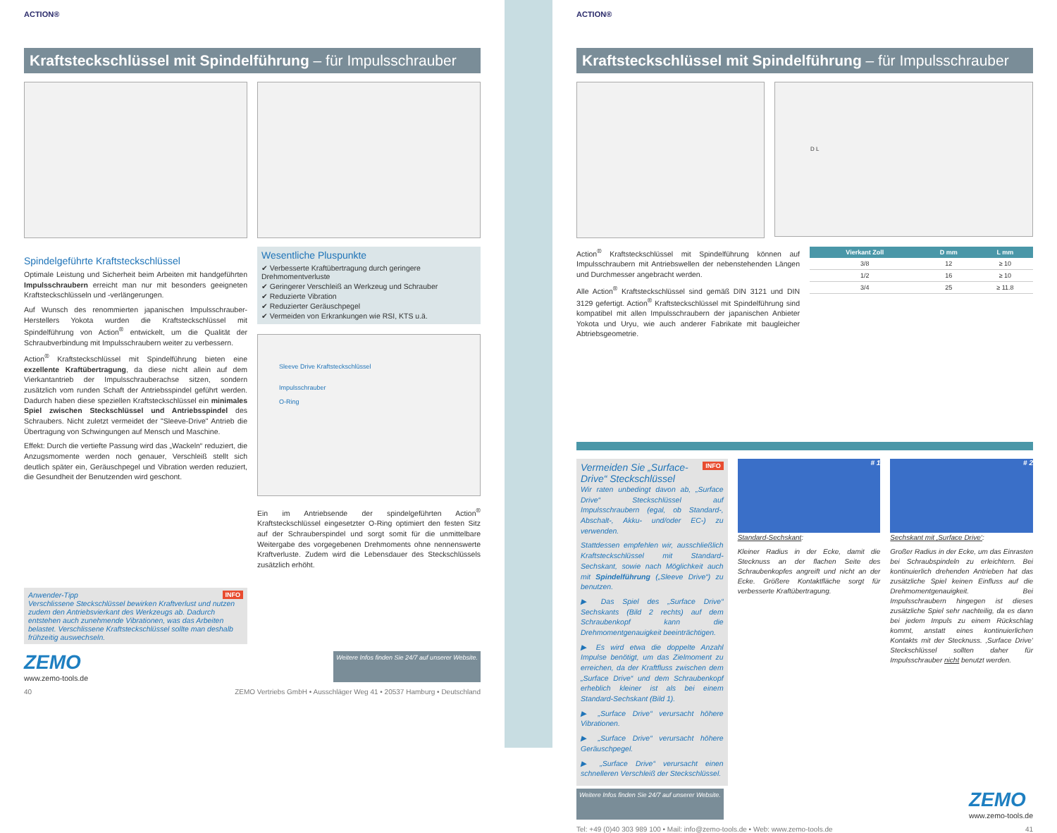ACTION®
Kraftsteckschlüssel mit Spindelführung – für Impulsschrauber
Spindelgeführte Kraftsteckschlüssel
Optimale Leistung und Sicherheit beim Arbeiten mit handgeführten Impulsschraubern erreicht man nur mit besonders geeigneten Kraftsteckschlüsseln und -verlängerungen.
Auf Wunsch des renommierten japanischen Impulsschrauber-Herstellers Yokota wurden die Kraftsteckschlüssel mit Spindelführung von Action<sup>®</sup> entwickelt, um die Qualität der Schraubverbindung mit Impulsschraubern weiter zu verbessern.
Action<sup>®</sup> Kraftsteckschlüssel mit Spindelführung bieten eine exzellente Kraftübertragung, da diese nicht allein auf dem Vierkantantrieb der Impulsschrauberachse sitzen, sondern zusätzlich vom runden Schaft der Antriebsspindel geführt werden. Dadurch haben diese speziellen Kraftsteckschlüssel ein minimales Spiel zwischen Steckschlüssel und Antriebsspindel des Schraubers. Nicht zuletzt vermeidet der "Sleeve-Drive" Antrieb die Übertragung von Schwingungen auf Mensch und Maschine.
Effekt: Durch die vertiefte Passung wird das „Wackeln“ reduziert, die Anzugsmomente werden noch genauer, Verschleiß stellt sich deutlich später ein, Geräuschpegel und Vibration werden reduziert, die Gesundheit der Benutzenden wird geschont.
INFO Anwender-Tipp
Verschlissene Steckschlüssel bewirken Kraftverlust und nutzen zudem den Antriebsvierkant des Werkzeugs ab. Dadurch entstehen auch zunehmende Vibrationen, was das Arbeiten belastet. Verschlissene Kraftsteckschlüssel sollte man deshalb frühzeitig auswechseln.
Wesentliche Pluspunkte
✔ Verbesserte Kraftübertragung durch geringere Drehmomentverluste
✔ Geringerer Verschleiß an Werkzeug und Schrauber
✔ Reduzierte Vibration
✔ Reduzierter Geräuschpegel
✔ Vermeiden von Erkrankungen wie RSI, KTS u.ä.
Sleeve Drive Kraftsteckschlüssel
Impulsschrauber
O-Ring
Ein im Antriebsende der spindelgeführten Action<sup>®</sup> Kraftsteckschlüssel eingesetzter O-Ring optimiert den festen Sitz auf der Schrauberspindel und sorgt somit für die unmittelbare Weitergabe des vorgegebenen Drehmoments ohne nennenswerte Kraftverluste. Zudem wird die Lebensdauer des Steckschlüssels zusätzlich erhöht.
ZEMO
www.zemo-tools.de
Weitere Infos finden Sie 24/7 auf unserer Website.
40 ZEMO Vertriebs GmbH • Ausschläger Weg 41 • 20537 Hamburg • Deutschland
ACTION®
Kraftsteckschlüssel mit Spindelführung – für Impulsschrauber
D L
Action<sup>®</sup> Kraftsteckschlüssel mit Spindelführung können auf Impulsschraubern mit Antriebswellen der nebenstehenden Längen und Durchmesser angebracht werden.
Alle Action<sup>®</sup> Kraftsteckschlüssel sind gemäß DIN 3121 und DIN 3129 gefertigt. Action<sup>®</sup> Kraftsteckschlüssel mit Spindelführung sind kompatibel mit allen Impulsschraubern der japanischen Anbieter Yokota und Uryu, wie auch anderer Fabrikate mit baugleicher Abtriebsgeometrie.
| Vierkant Zoll | D mm | L mm |
| --- | --- | --- |
| 3/8 | 12 | ≥ 10 |
| 1/2 | 16 | ≥ 10 |
| 3/4 | 25 | ≥ 11.8 |
INFO Vermeiden Sie „Surface-Drive“ Steckschlüssel
Wir raten unbedingt davon ab, „Surface Drive“ Steckschlüssel auf Impulsschraubern (egal, ob Standard-, Abschalt-, Akku- und/oder EC-) zu verwenden.
Stattdessen empfehlen wir, ausschließlich Kraftsteckschlüssel mit Standard-Sechskant, sowie nach Möglichkeit auch mit Spindelführung („Sleeve Drive“) zu benutzen.
▶ Das Spiel des „Surface Drive“ Sechskants (Bild 2 rechts) auf dem Schraubenkopf kann die Drehmomentgenauigkeit beeinträchtigen.
▶ Es wird etwa die doppelte Anzahl Impulse benötigt, um das Zielmoment zu erreichen, da der Kraftfluss zwischen dem „Surface Drive“ und dem Schraubenkopf erheblich kleiner ist als bei einem Standard-Sechskant (Bild 1).
▶ „Surface Drive“ verursacht höhere Vibrationen.
▶ „Surface Drive“ verursacht höhere Geräuschpegel.
▶ „Surface Drive“ verursacht einen schnelleren Verschleiß der Steckschlüssel.
# 1
Standard-Sechskant:
Kleiner Radius in der Ecke, damit die Stecknuss an der flachen Seite des Schraubenkopfes angreift und nicht an der Ecke. Größere Kontaktfläche sorgt für verbesserte Kraftübertragung.
# 2
Sechskant mit ‚Surface Drive‘:
Großer Radius in der Ecke, um das Einrasten bei Schraubspindeln zu erleichtern. Bei kontinuierlich drehenden Antrieben hat das zusätzliche Spiel keinen Einfluss auf die Drehmomentgenauigkeit. Bei Impulsschraubern hingegen ist dieses zusätzliche Spiel sehr nachteilig, da es dann bei jedem Impuls zu einem Rückschlag kommt, anstatt eines kontinuierlichen Kontakts mit der Stecknuss. ‚Surface Drive‘ Steckschlüssel sollten daher für Impulsschrauber nicht benutzt werden.
Weitere Infos finden Sie 24/7 auf unserer Website.
ZEMO
www.zemo-tools.de
Tel: +49 (0)40 303 989 100 • Mail: info@zemo-tools.de • Web: www.zemo-tools.de 41